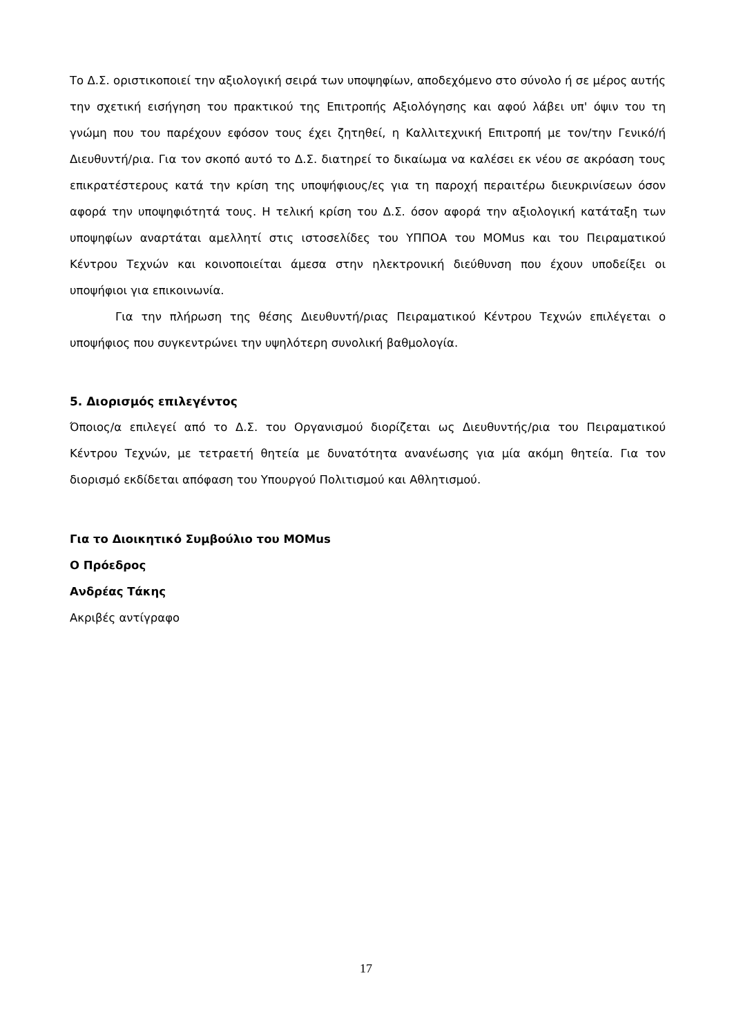Το Δ.Σ. οριστικοποιεί την αξιολογική σειρά των υποψηφίων, αποδεχόμενο στο σύνολο ή σε μέρος αυτής την σχετική εισήγηση του πρακτικού της Επιτροπής Αξιολόγησης και αφού λάβει υπ' όψιν του τη γνώμη που του παρέχουν εφόσον τους έχει ζητηθεί, η Καλλιτεχνική Επιτροπή με τον/την Γενικό/ή Διευθυντή/ρια. Για τον σκοπό αυτό το Δ.Σ. διατηρεί το δικαίωμα να καλέσει εκ νέου σε ακρόαση τους επικρατέστερους κατά την κρίση της υποψήφιους/ες για τη παροχή περαιτέρω διευκρινίσεων όσον αφορά την υποψηφιότητά τους. Η τελική κρίση του Δ.Σ. όσον αφορά την αξιολογική κατάταξη των υποψηφίων αναρτάται αμελλητί στις ιστοσελίδες του ΥΠΠΟΑ του MOMus και του Πειραματικού Κέντρου Τεχνών και κοινοποιείται άμεσα στην ηλεκτρονική διεύθυνση που έχουν υποδείξει οι υποψήφιοι για επικοινωνία.
Για την πλήρωση της θέσης Διευθυντή/ριας Πειραματικού Κέντρου Τεχνών επιλέγεται ο υποψήφιος που συγκεντρώνει την υψηλότερη συνολική βαθμολογία.
5. Διορισμός επιλεγέντος
Όποιος/α επιλεγεί από το Δ.Σ. του Οργανισμού διορίζεται ως Διευθυντής/ρια του Πειραματικού Κέντρου Τεχνών, με τετραετή θητεία με δυνατότητα ανανέωσης για μία ακόμη θητεία. Για τον διορισμό εκδίδεται απόφαση του Υπουργού Πολιτισμού και Αθλητισμού.
Για το Διοικητικό Συμβούλιο του MOMus
Ο Πρόεδρος
Ανδρέας Τάκης
Ακριβές αντίγραφο
17